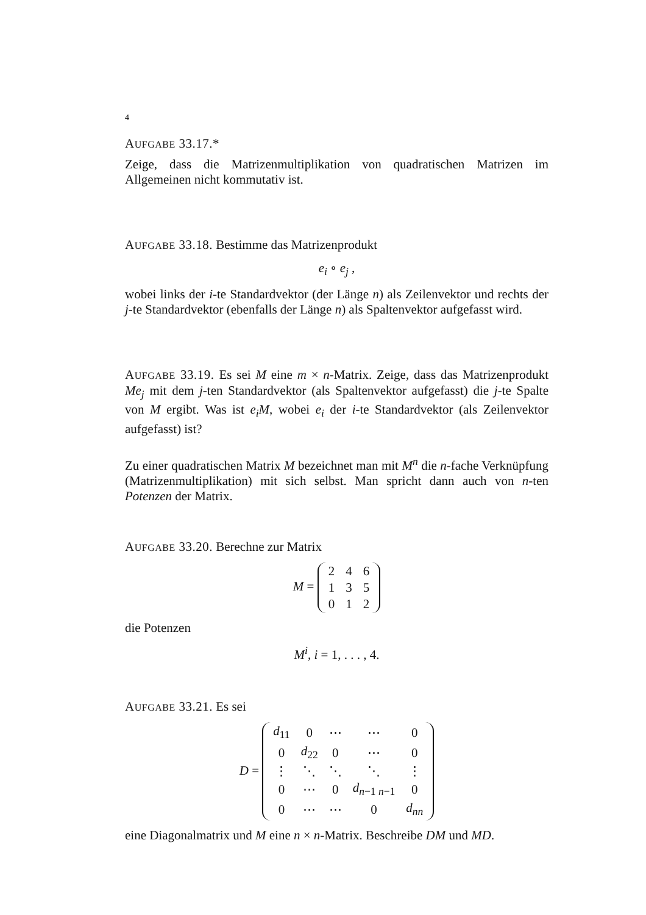4
AUFGABE 33.17.*
Zeige, dass die Matrizenmultiplikation von quadratischen Matrizen im Allgemeinen nicht kommutativ ist.
AUFGABE 33.18. Bestimme das Matrizenprodukt
e<sub>i</sub> ∘ e<sub>j</sub> ,
wobei links der i-te Standardvektor (der Länge n) als Zeilenvektor und rechts der j-te Standardvektor (ebenfalls der Länge n) als Spaltenvektor aufgefasst wird.
AUFGABE 33.19. Es sei M eine m × n-Matrix. Zeige, dass das Matrizenprodukt Me<sub>j</sub> mit dem j-ten Standardvektor (als Spaltenvektor aufgefasst) die j-te Spalte von M ergibt. Was ist e<sub>i</sub>M, wobei e<sub>i</sub> der i-te Standardvektor (als Zeilenvektor aufgefasst) ist?
Zu einer quadratischen Matrix M bezeichnet man mit M<sup>n</sup> die n-fache Verknüpfung (Matrizenmultiplikation) mit sich selbst. Man spricht dann auch von n-ten Potenzen der Matrix.
AUFGABE 33.20. Berechne zur Matrix
M =
| 2 | 4 | 6 |
| 1 | 3 | 5 |
| 0 | 1 | 2 |
die Potenzen
M<sup>i</sup>, i = 1, . . . , 4.
AUFGABE 33.21. Es sei
D =
| d<sub>11</sub> | 0 | ⋯ | ⋯ | 0 |
| 0 | d<sub>22</sub> | 0 | ⋯ | 0 |
| ⋮ | ⋱ | ⋱ | ⋱ | ⋮ |
| 0 | ⋯ | 0 | d<sub>n−1 n−1</sub> | 0 |
| 0 | ⋯ | ⋯ | 0 | d<sub>nn</sub> |
eine Diagonalmatrix und M eine n × n-Matrix. Beschreibe DM und MD.